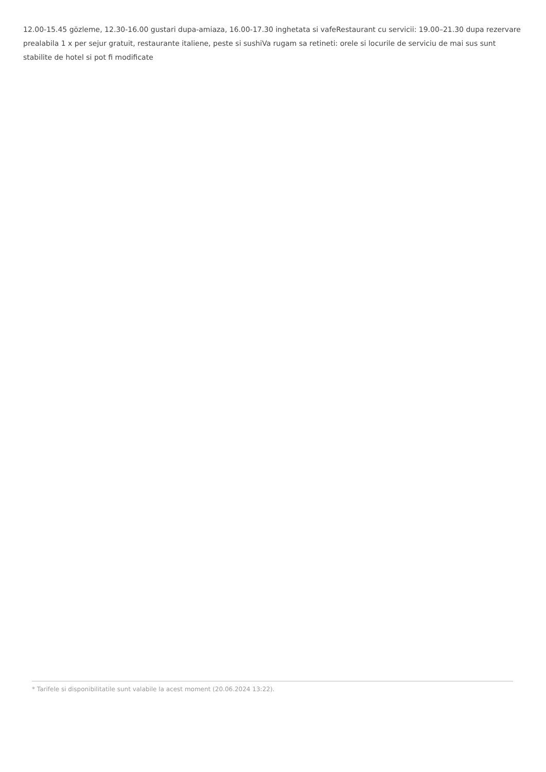12.00-15.45 gözleme, 12.30-16.00 gustari dupa-amiaza, 16.00-17.30 inghetata si vafeRestaurant cu servicii: 19.00–21.30 dupa rezervare prealabila 1 x per sejur gratuit, restaurante italiene, peste si sushiVa rugam sa retineti: orele si locurile de serviciu de mai sus sunt stabilite de hotel si pot fi modificate
* Tarifele si disponibilitatile sunt valabile la acest moment (20.06.2024 13:22).